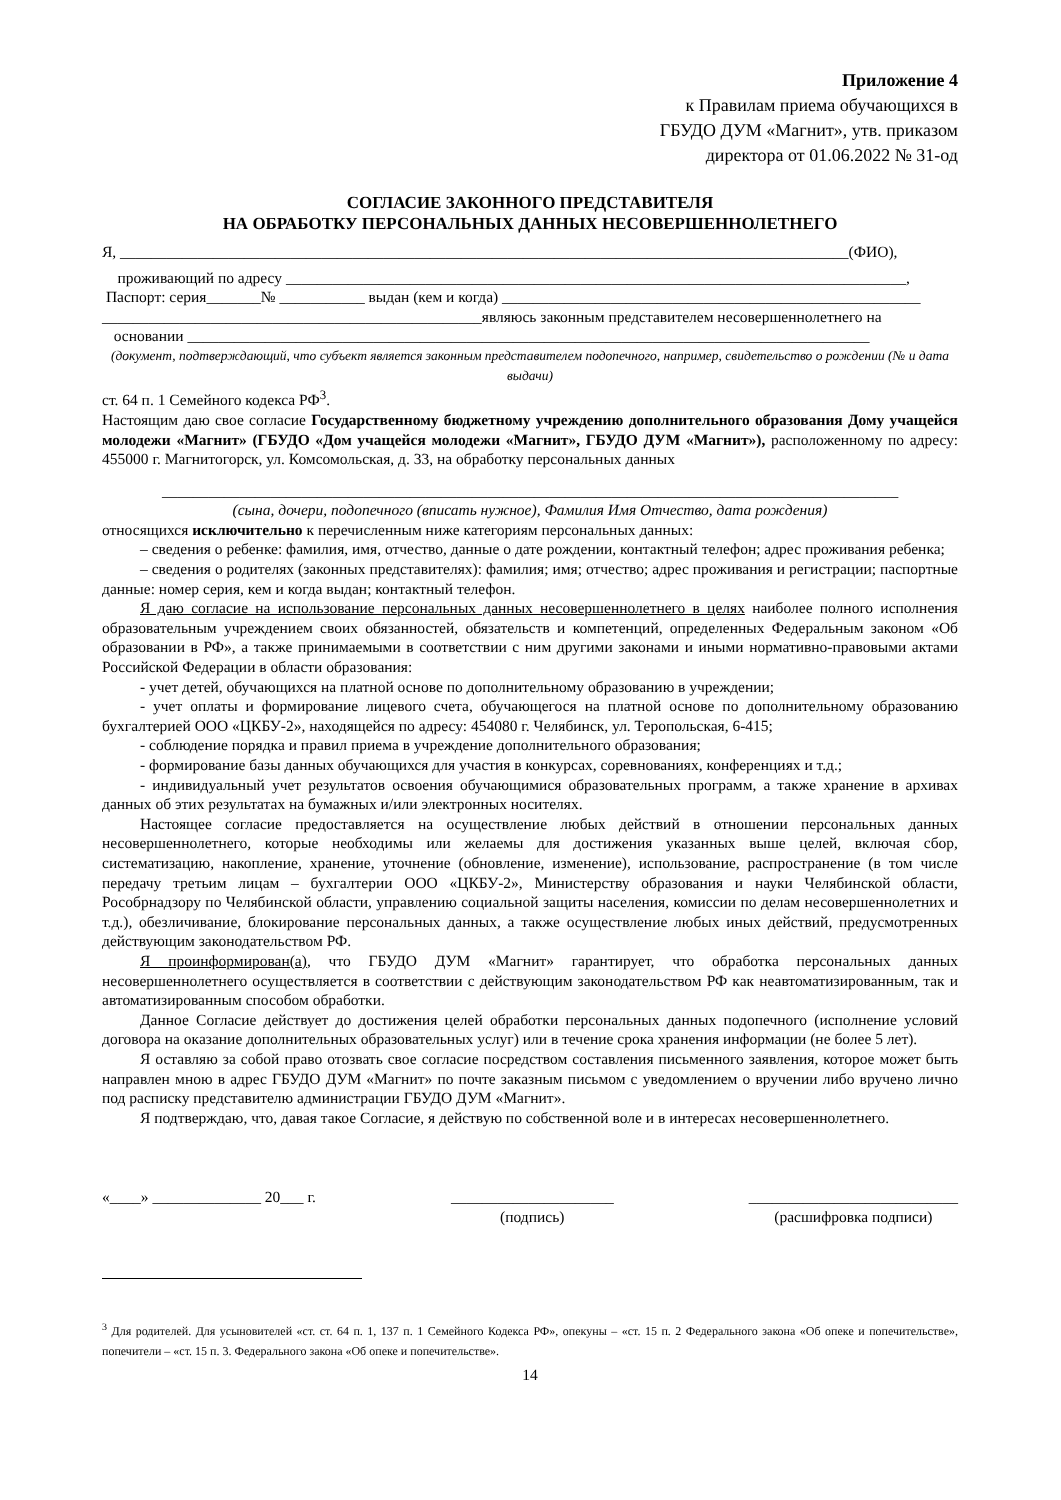Приложение 4
к Правилам приема обучающихся в
ГБУДО ДУМ «Магнит», утв. приказом
директора от 01.06.2022 № 31-од
СОГЛАСИЕ ЗАКОННОГО ПРЕДСТАВИТЕЛЯ
НА ОБРАБОТКУ ПЕРСОНАЛЬНЫХ ДАННЫХ НЕСОВЕРШЕННОЛЕТНЕГО
Я, ______________________________________________________________________________________________(ФИО),
проживающий по адресу ________________________________________________________________________________,
Паспорт: серия_______№ ___________ выдан (кем и когда) ______________________________________________________
_________________________________________________являюсь законным представителем несовершеннолетнего на
основании ________________________________________________________________________________________
(документ, подтверждающий, что субъект является законным представителем подопечного, например, свидетельство о рождении (№ и дата выдачи)
ст. 64 п. 1 Семейного кодекса РФ<sup>3</sup>.
Настоящим даю свое согласие Государственному бюджетному учреждению дополнительного образования Дому учащейся молодежи «Магнит» (ГБУДО «Дом учащейся молодежи «Магнит», ГБУДО ДУМ «Магнит»), расположенному по адресу: 455000 г. Магнитогорск, ул. Комсомольская, д. 33, на обработку персональных данных
_______________________________________________________________________________________________
(сына, дочери, подопечного (вписать нужное), Фамилия Имя Отчество, дата рождения)
относящихся исключительно к перечисленным ниже категориям персональных данных:
– сведения о ребенке: фамилия, имя, отчество, данные о дате рождении, контактный телефон; адрес проживания ребенка;
– сведения о родителях (законных представителях): фамилия; имя; отчество; адрес проживания и регистрации; паспортные данные: номер серия, кем и когда выдан; контактный телефон.
Я даю согласие на использование персональных данных несовершеннолетнего в целях наиболее полного исполнения образовательным учреждением своих обязанностей, обязательств и компетенций, определенных Федеральным законом «Об образовании в РФ», а также принимаемыми в соответствии с ним другими законами и иными нормативно-правовыми актами Российской Федерации в области образования:
- учет детей, обучающихся на платной основе по дополнительному образованию в учреждении;
- учет оплаты и формирование лицевого счета, обучающегося на платной основе по дополнительному образованию бухгалтерией ООО «ЦКБУ-2», находящейся по адресу: 454080 г. Челябинск, ул. Теропольская, 6-415;
- соблюдение порядка и правил приема в учреждение дополнительного образования;
- формирование базы данных обучающихся для участия в конкурсах, соревнованиях, конференциях и т.д.;
- индивидуальный учет результатов освоения обучающимися образовательных программ, а также хранение в архивах данных об этих результатах на бумажных и/или электронных носителях.
Настоящее согласие предоставляется на осуществление любых действий в отношении персональных данных несовершеннолетнего, которые необходимы или желаемы для достижения указанных выше целей, включая сбор, систематизацию, накопление, хранение, уточнение (обновление, изменение), использование, распространение (в том числе передачу третьим лицам – бухгалтерии ООО «ЦКБУ-2», Министерству образования и науки Челябинской области, Рособрнадзору по Челябинской области, управлению социальной защиты населения, комиссии по делам несовершеннолетних и т.д.), обезличивание, блокирование персональных данных, а также осуществление любых иных действий, предусмотренных действующим законодательством РФ.
Я проинформирован(а), что ГБУДО ДУМ «Магнит» гарантирует, что обработка персональных данных несовершеннолетнего осуществляется в соответствии с действующим законодательством РФ как неавтоматизированным, так и автоматизированным способом обработки.
Данное Согласие действует до достижения целей обработки персональных данных подопечного (исполнение условий договора на оказание дополнительных образовательных услуг) или в течение срока хранения информации (не более 5 лет).
Я оставляю за собой право отозвать свое согласие посредством составления письменного заявления, которое может быть направлен мною в адрес ГБУДО ДУМ «Магнит» по почте заказным письмом с уведомлением о вручении либо вручено лично под расписку представителю администрации ГБУДО ДУМ «Магнит».
Я подтверждаю, что, давая такое Согласие, я действую по собственной воле и в интересах несовершеннолетнего.
«____» ______________ 20___ г. _____________________
(подпись) ___________________________
(расшифровка подписи)
<sup>3</sup> Для родителей. Для усыновителей «ст. ст. 64 п. 1, 137 п. 1 Семейного Кодекса РФ», опекуны – «ст. 15 п. 2 Федерального закона «Об опеке и попечительстве», попечители – «ст. 15 п. 3. Федерального закона «Об опеке и попечительстве».
14